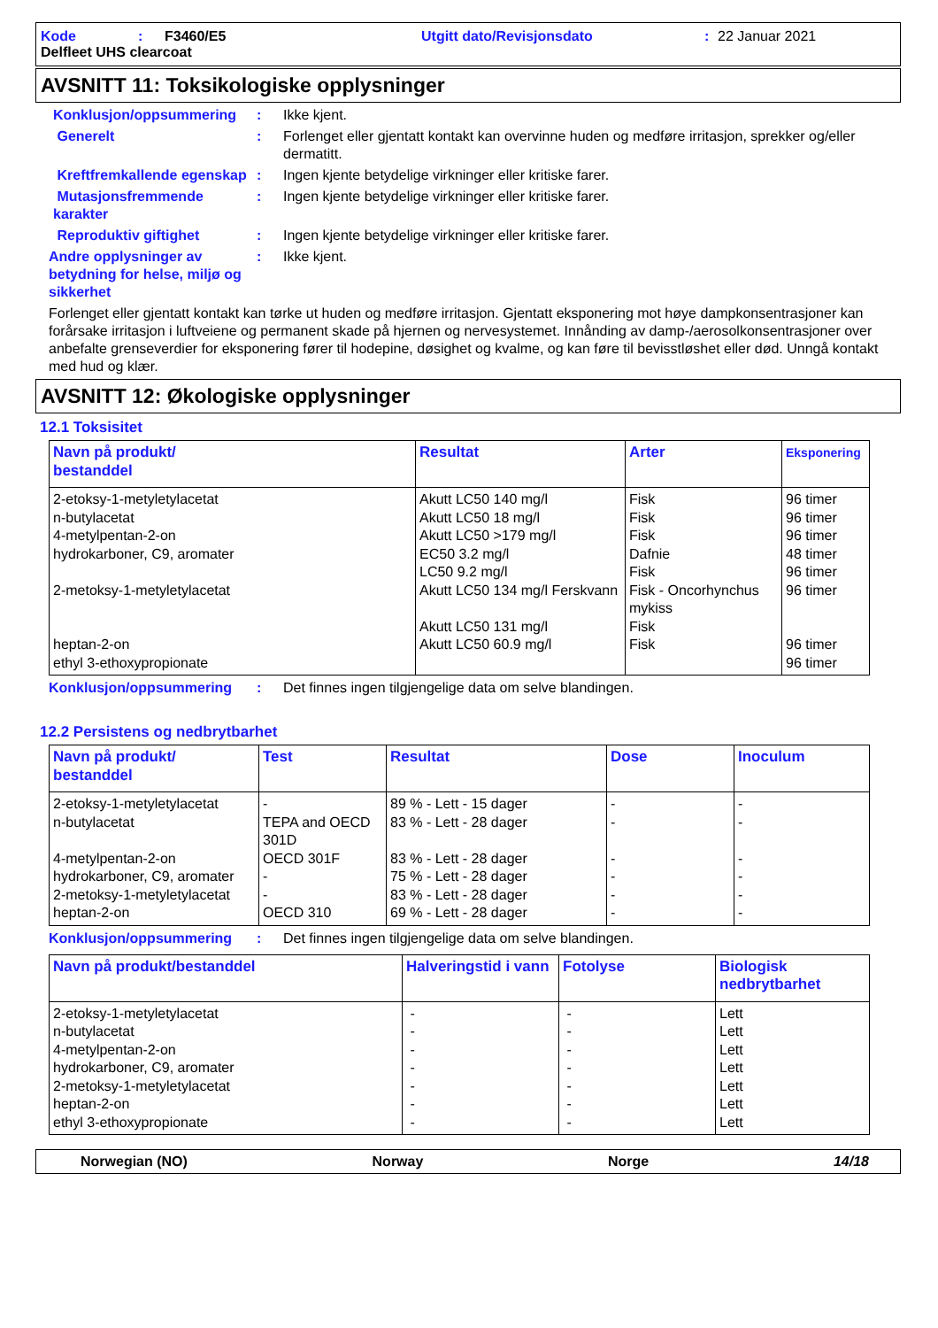Kode: F3460/E5 Utgitt dato/Revisjonsdato: 22 Januar 2021
Delfleet UHS clearcoat
AVSNITT 11: Toksikologiske opplysninger
Konklusjon/oppsummering: Ikke kjent.
Generelt: Forlenget eller gjentatt kontakt kan overvinne huden og medføre irritasjon, sprekker og/eller dermatitt.
Kreftfremkallende egenskap: Ingen kjente betydelige virkninger eller kritiske farer.
Mutasjonsfremmende karakter: Ingen kjente betydelige virkninger eller kritiske farer.
Reproduktiv giftighet: Ingen kjente betydelige virkninger eller kritiske farer.
Andre opplysninger av betydning for helse, miljø og sikkerhet: Ikke kjent.
Forlenget eller gjentatt kontakt kan tørke ut huden og medføre irritasjon. Gjentatt eksponering mot høye dampkonsentrasjoner kan forårsake irritasjon i luftveiene og permanent skade på hjernen og nervesystemet. Innånding av damp-/aerosolkonsentrasjoner over anbefalte grenseverdier for eksponering fører til hodepine, døsighet og kvalme, og kan føre til bevisstløshet eller død. Unngå kontakt med hud og klær.
AVSNITT 12: Økologiske opplysninger
12.1 Toksisitet
| Navn på produkt/ bestanddel | Resultat | Arter | Eksponering |
| --- | --- | --- | --- |
| 2-etoksy-1-metyletylacetat n-butylacetat 4-metylpentan-2-on hydrokarboner, C9, aromater 2-metoksy-1-metyletylacetat heptan-2-on ethyl 3-ethoxypropionate | Akutt LC50 140 mg/l Akutt LC50 18 mg/l Akutt LC50 >179 mg/l EC50 3.2 mg/l LC50 9.2 mg/l Akutt LC50 134 mg/l Ferskvann Akutt LC50 131 mg/l Akutt LC50 60.9 mg/l | Fisk Fisk Fisk Dafnie Fisk Fisk - Oncorhynchus mykiss Fisk Fisk | 96 timer 96 timer 96 timer 48 timer 96 timer 96 timer 96 timer 96 timer |
Konklusjon/oppsummering: Det finnes ingen tilgjengelige data om selve blandingen.
12.2 Persistens og nedbrytbarhet
| Navn på produkt/ bestanddel | Test | Resultat | Dose | Inoculum |
| --- | --- | --- | --- | --- |
| 2-etoksy-1-metyletylacetat n-butylacetat 4-metylpentan-2-on hydrokarboner, C9, aromater 2-metoksy-1-metyletylacetat heptan-2-on | - TEPA and OECD 301D OECD 301F - - OECD 310 | 89 % - Lett - 15 dager 83 % - Lett - 28 dager 83 % - Lett - 28 dager 75 % - Lett - 28 dager 83 % - Lett - 28 dager 69 % - Lett - 28 dager | - - - - - - | - - - - - - |
Konklusjon/oppsummering: Det finnes ingen tilgjengelige data om selve blandingen.
| Navn på produkt/bestanddel | Halveringstid i vann | Fotolyse | Biologisk nedbrytbarhet |
| --- | --- | --- | --- |
| 2-etoksy-1-metyletylacetat n-butylacetat 4-metylpentan-2-on hydrokarboner, C9, aromater 2-metoksy-1-metyletylacetat heptan-2-on ethyl 3-ethoxypropionate | - - - - - - - | - - - - - - - | Lett Lett Lett Lett Lett Lett Lett |
Norwegian (NO) Norway Norge 14/18